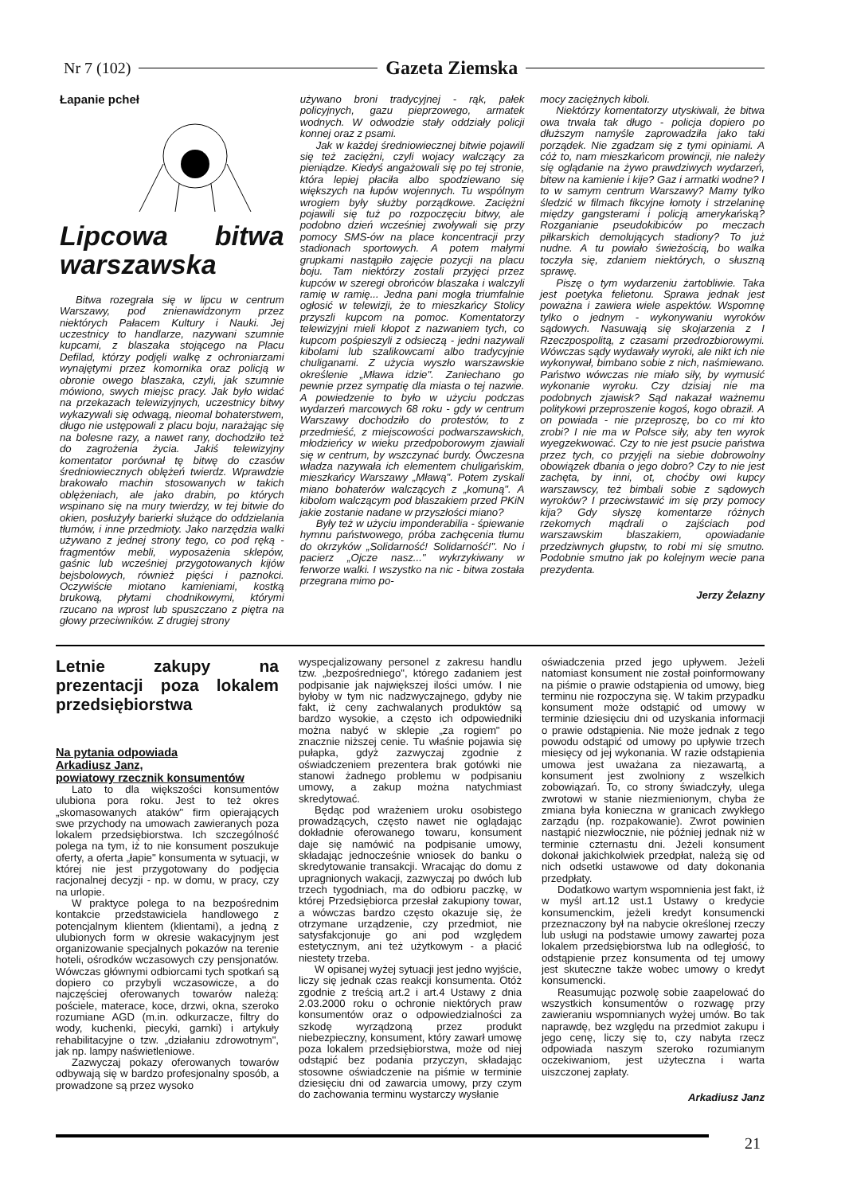Nr 7 (102) Gazeta Ziemska
Łapanie pcheł
Lipcowa bitwa warszawska
Bitwa rozegrała się w lipcu w centrum Warszawy, pod znienawidzonym przez niektórych Pałacem Kultury i Nauki. Jej uczestnicy to handlarze, nazywani szumnie kupcami, z blaszaka stojącego na Placu Defilad, którzy podjęli walkę z ochroniarzami wynajętymi przez komornika oraz policją w obronie owego blaszaka, czyli, jak szumnie mówiono, swych miejsc pracy. Jak było widać na przekazach telewizyjnych, uczestnicy bitwy wykazywali się odwagą, nieomal bohaterstwem, długo nie ustępowali z placu boju, narażając się na bolesne razy, a nawet rany, dochodziło też do zagrożenia życia. Jakiś telewizyjny komentator porównał tę bitwę do czasów średniowiecznych oblężeń twierdz. Wprawdzie brakowało machin stosowanych w takich oblężeniach, ale jako drabin, po których wspinano się na mury twierdzy, w tej bitwie do okien, posłużyły barierki służące do oddzielania tłumów, i inne przedmioty. Jako narzędzia walki używano z jednej strony tego, co pod ręką - fragmentów mebli, wyposażenia sklepów, gaśnic lub wcześniej przygotowanych kijów bejsbolowych, również pięści i paznokci. Oczywiście miotano kamieniami, kostką brukową, płytami chodnikowymi, którymi rzucano na wprost lub spuszczano z piętra na głowy przeciwników. Z drugiej strony
używano broni tradycyjnej - rąk, pałek policyjnych, gazu pieprzowego, armatek wodnych. W odwodzie stały oddziały policji konnej oraz z psami.
Jak w każdej średniowiecznej bitwie pojawili się też zaciężni, czyli wojacy walczący za pieniądze. Kiedyś angażowali się po tej stronie, która lepiej płaciła albo spodziewano się większych na łupów wojennych. Tu wspólnym wrogiem były służby porządkowe. Zaciężni pojawili się tuż po rozpoczęciu bitwy, ale podobno dzień wcześniej zwoływali się przy pomocy SMS-ów na place koncentracji przy stadionach sportowych. A potem małymi grupkami nastąpiło zajęcie pozycji na placu boju. Tam niektórzy zostali przyjęci przez kupców w szeregi obrońców blaszaka i walczyli ramię w ramię... Jedna pani mogła triumfalnie ogłosić w telewizji, że to mieszkańcy Stolicy przyszli kupcom na pomoc. Komentatorzy telewizyjni mieli kłopot z nazwaniem tych, co kupcom pośpieszyli z odsieczą - jedni nazywali kibolami lub szalikowcami albo tradycyjnie chuliganami. Z użycia wyszło warszawskie określenie „Mława idzie". Zaniechano go pewnie przez sympatię dla miasta o tej nazwie. A powiedzenie to było w użyciu podczas wydarzeń marcowych 68 roku - gdy w centrum Warszawy dochodziło do protestów, to z przedmieść, z miejscowości podwarszawskich, młodzieńcy w wieku przedpoborowym zjawiali się w centrum, by wszczynać burdy. Ówczesna władza nazywała ich elementem chuligańskim, mieszkańcy Warszawy „Mławą". Potem zyskali miano bohaterów walczących z „komuną". A kibolom walczącym pod blaszakiem przed PKiN jakie zostanie nadane w przyszłości miano?
Były też w użyciu imponderabilia - śpiewanie hymnu państwowego, próba zachęcenia tłumu do okrzyków „Solidarność! Solidarność!". No i pacierz „Ojcze nasz..." wykrzykiwany w ferworze walki. I wszystko na nic - bitwa została przegrana mimo po-
mocy zaciężnych kiboli.
Niektórzy komentatorzy utyskiwali, że bitwa owa trwała tak długo - policja dopiero po dłuższym namyśle zaprowadziła jako taki porządek. Nie zgadzam się z tymi opiniami. A cóż to, nam mieszkańcom prowincji, nie należy się oglądanie na żywo prawdziwych wydarzeń, bitew na kamienie i kije? Gaz i armatki wodne? I to w samym centrum Warszawy? Mamy tylko śledzić w filmach fikcyjne łomoty i strzelaninę między gangsterami i policją amerykańską? Rozganianie pseudokibiców po meczach piłkarskich demolujących stadiony? To już nudne. A tu powiało świeżością, bo walka toczyła się, zdaniem niektórych, o słuszną sprawę.
Piszę o tym wydarzeniu żartobliwie. Taka jest poetyka felietonu. Sprawa jednak jest poważna i zawiera wiele aspektów. Wspomnę tylko o jednym - wykonywaniu wyroków sądowych. Nasuwają się skojarzenia z I Rzeczpospolitą, z czasami przedrozbiorowymi. Wówczas sądy wydawały wyroki, ale nikt ich nie wykonywał, bimbano sobie z nich, naśmiewano. Państwo wówczas nie miało siły, by wymusić wykonanie wyroku. Czy dzisiaj nie ma podobnych zjawisk? Sąd nakazał ważnemu politykowi przeproszenie kogoś, kogo obraził. A on powiada - nie przeproszę, bo co mi kto zrobi? I nie ma w Polsce siły, aby ten wyrok wyegzekwować. Czy to nie jest psucie państwa przez tych, co przyjęli na siebie dobrowolny obowiązek dbania o jego dobro? Czy to nie jest zachęta, by inni, ot, choćby owi kupcy warszawscy, też bimbali sobie z sądowych wyroków? I przeciwstawić im się przy pomocy kija? Gdy słyszę komentarze różnych rzekomych mądrali o zajściach pod warszawskim blaszakiem, opowiadanie przedziwnych głupstw, to robi mi się smutno. Podobnie smutno jak po kolejnym wecie pana prezydenta.
Jerzy Żelazny
Letnie zakupy na prezentacji poza lokalem przedsiębiorstwa
Na pytania odpowiada
Arkadiusz Janz,
powiatowy rzecznik konsumentów
Lato to dla większości konsumentów ulubiona pora roku. Jest to też okres „skomasowanych ataków" firm opierających swe przychody na umowach zawieranych poza lokalem przedsiębiorstwa. Ich szczególność polega na tym, iż to nie konsument poszukuje oferty, a oferta „łapie" konsumenta w sytuacji, w której nie jest przygotowany do podjęcia racjonalnej decyzji - np. w domu, w pracy, czy na urlopie.
W praktyce polega to na bezpośrednim kontakcie przedstawiciela handlowego z potencjalnym klientem (klientami), a jedną z ulubionych form w okresie wakacyjnym jest organizowanie specjalnych pokazów na terenie hoteli, ośrodków wczasowych czy pensjonatów. Wówczas głównymi odbiorcami tych spotkań są dopiero co przybyli wczasowicze, a do najczęściej oferowanych towarów należą: pościele, materace, koce, drzwi, okna, szeroko rozumiane AGD (m.in. odkurzacze, filtry do wody, kuchenki, piecyki, garnki) i artykuły rehabilitacyjne o tzw. „działaniu zdrowotnym", jak np. lampy naświetleniowe.
Zazwyczaj pokazy oferowanych towarów odbywają się w bardzo profesjonalny sposób, a prowadzone są przez wysoko
wyspecjalizowany personel z zakresu handlu tzw. „bezpośredniego", którego zadaniem jest podpisanie jak największej ilości umów. I nie byłoby w tym nic nadzwyczajnego, gdyby nie fakt, iż ceny zachwalanych produktów są bardzo wysokie, a często ich odpowiedniki można nabyć w sklepie „za rogiem" po znacznie niższej cenie. Tu właśnie pojawia się pułapka, gdyż zazwyczaj zgodnie z oświadczeniem prezentera brak gotówki nie stanowi żadnego problemu w podpisaniu umowy, a zakup można natychmiast skredytować.
Będąc pod wrażeniem uroku osobistego prowadzących, często nawet nie oglądając dokładnie oferowanego towaru, konsument daje się namówić na podpisanie umowy, składając jednocześnie wniosek do banku o skredytowanie transakcji. Wracając do domu z upragnionych wakacji, zazwyczaj po dwóch lub trzech tygodniach, ma do odbioru paczkę, w której Przedsiębiorca przesłał zakupiony towar, a wówczas bardzo często okazuje się, że otrzymane urządzenie, czy przedmiot, nie satysfakcjonuje go ani pod względem estetycznym, ani też użytkowym - a płacić niestety trzeba.
W opisanej wyżej sytuacji jest jedno wyjście, liczy się jednak czas reakcji konsumenta. Otóż zgodnie z treścią art.2 i art.4 Ustawy z dnia 2.03.2000 roku o ochronie niektórych praw konsumentów oraz o odpowiedzialności za szkodę wyrządzoną przez produkt niebezpieczny, konsument, który zawarł umowę poza lokalem przedsiębiorstwa, może od niej odstąpić bez podania przyczyn, składając stosowne oświadczenie na piśmie w terminie dziesięciu dni od zawarcia umowy, przy czym do zachowania terminu wystarczy wysłanie
oświadczenia przed jego upływem. Jeżeli natomiast konsument nie został poinformowany na piśmie o prawie odstąpienia od umowy, bieg terminu nie rozpoczyna się. W takim przypadku konsument może odstąpić od umowy w terminie dziesięciu dni od uzyskania informacji o prawie odstąpienia. Nie może jednak z tego powodu odstąpić od umowy po upływie trzech miesięcy od jej wykonania. W razie odstąpienia umowa jest uważana za niezawartą, a konsument jest zwolniony z wszelkich zobowiązań. To, co strony świadczyły, ulega zwrotowi w stanie niezmienionym, chyba że zmiana była konieczna w granicach zwykłego zarządu (np. rozpakowanie). Zwrot powinien nastąpić niezwłocznie, nie później jednak niż w terminie czternastu dni. Jeżeli konsument dokonał jakichkolwiek przedpłat, należą się od nich odsetki ustawowe od daty dokonania przedpłaty.
Dodatkowo wartym wspomnienia jest fakt, iż w myśl art.12 ust.1 Ustawy o kredycie konsumenckim, jeżeli kredyt konsumencki przeznaczony był na nabycie określonej rzeczy lub usługi na podstawie umowy zawartej poza lokalem przedsiębiorstwa lub na odległość, to odstąpienie przez konsumenta od tej umowy jest skuteczne także wobec umowy o kredyt konsumencki.
Reasumując pozwolę sobie zaapelować do wszystkich konsumentów o rozwagę przy zawieraniu wspomnianych wyżej umów. Bo tak naprawdę, bez względu na przedmiot zakupu i jego cenę, liczy się to, czy nabyta rzecz odpowiada naszym szeroko rozumianym oczekiwaniom, jest użyteczna i warta uiszczonej zapłaty.
Arkadiusz Janz
21